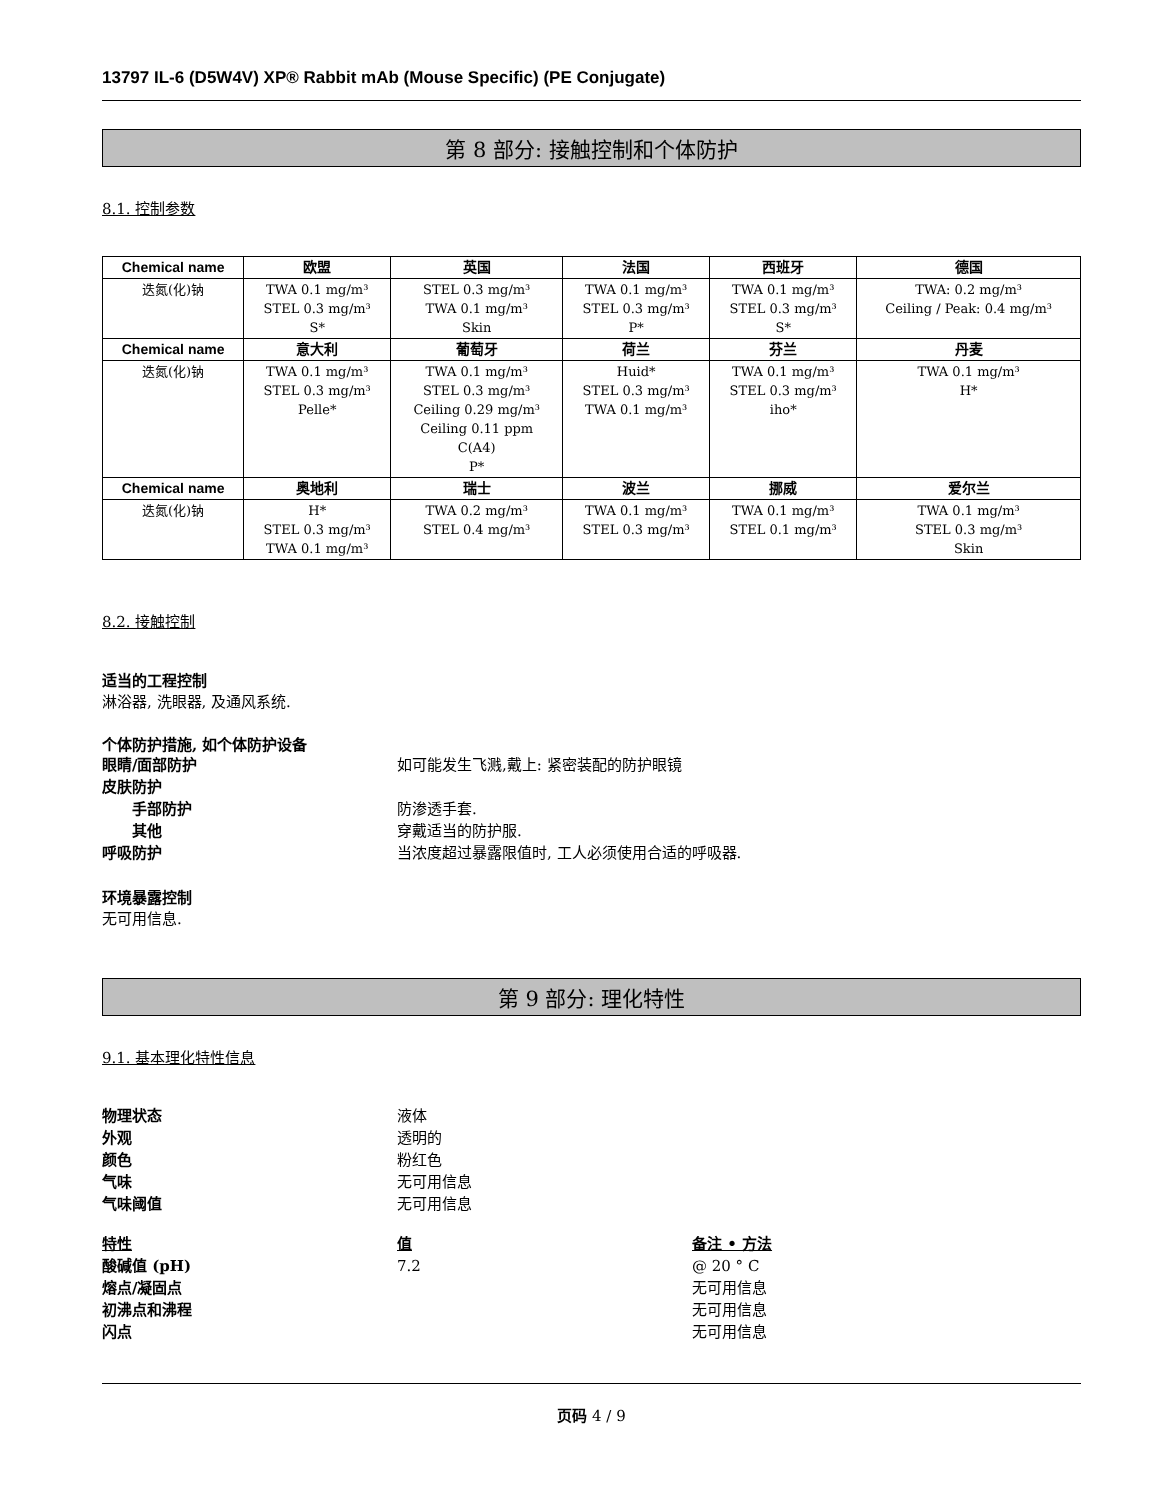13797 IL-6 (D5W4V) XP® Rabbit mAb (Mouse Specific) (PE Conjugate)
第 8 部分: 接触控制和个体防护
8.1. 控制参数
| Chemical name | 欧盟 | 英国 | 法国 | 西班牙 | 德国 |
| --- | --- | --- | --- | --- | --- |
| 迭氮(化)钠 | TWA 0.1 mg/m³ STEL 0.3 mg/m³ S* | STEL 0.3 mg/m³ TWA 0.1 mg/m³ Skin | TWA 0.1 mg/m³ STEL 0.3 mg/m³ P* | TWA 0.1 mg/m³ STEL 0.3 mg/m³ S* | TWA: 0.2 mg/m³ Ceiling / Peak: 0.4 mg/m³ |
| Chemical name | 意大利 | 葡萄牙 | 荷兰 | 芬兰 | 丹麦 |
| 迭氮(化)钠 | TWA 0.1 mg/m³ STEL 0.3 mg/m³ Pelle* | TWA 0.1 mg/m³ STEL 0.3 mg/m³ Ceiling 0.29 mg/m³ Ceiling 0.11 ppm C(A4) P* | Huid* STEL 0.3 mg/m³ TWA 0.1 mg/m³ | TWA 0.1 mg/m³ STEL 0.3 mg/m³ iho* | TWA 0.1 mg/m³ H* |
| Chemical name | 奥地利 | 瑞士 | 波兰 | 挪威 | 爱尔兰 |
| 迭氮(化)钠 | H* STEL 0.3 mg/m³ TWA 0.1 mg/m³ | TWA 0.2 mg/m³ STEL 0.4 mg/m³ | TWA 0.1 mg/m³ STEL 0.3 mg/m³ | TWA 0.1 mg/m³ STEL 0.1 mg/m³ | TWA 0.1 mg/m³ STEL 0.3 mg/m³ Skin |
8.2. 接触控制
适当的工程控制
淋浴器, 洗眼器, 及通风系统.
个体防护措施, 如个体防护设备
眼睛/面部防护 如可能发生飞溅,戴上: 紧密装配的防护眼镜
皮肤防护
手部防护 防渗透手套.
其他 穿戴适当的防护服.
呼吸防护 当浓度超过暴露限值时, 工人必须使用合适的呼吸器.
环境暴露控制
无可用信息.
第 9 部分: 理化特性
9.1. 基本理化特性信息
物理状态 液体
外观 透明的
颜色 粉红色
气味 无可用信息
气味阈值 无可用信息
特性 值 备注 • 方法
酸碱值 (pH) 7.2 @ 20 ° C
熔点/凝固点 无可用信息
初沸点和沸程 无可用信息
闪点 无可用信息
页码 4 / 9